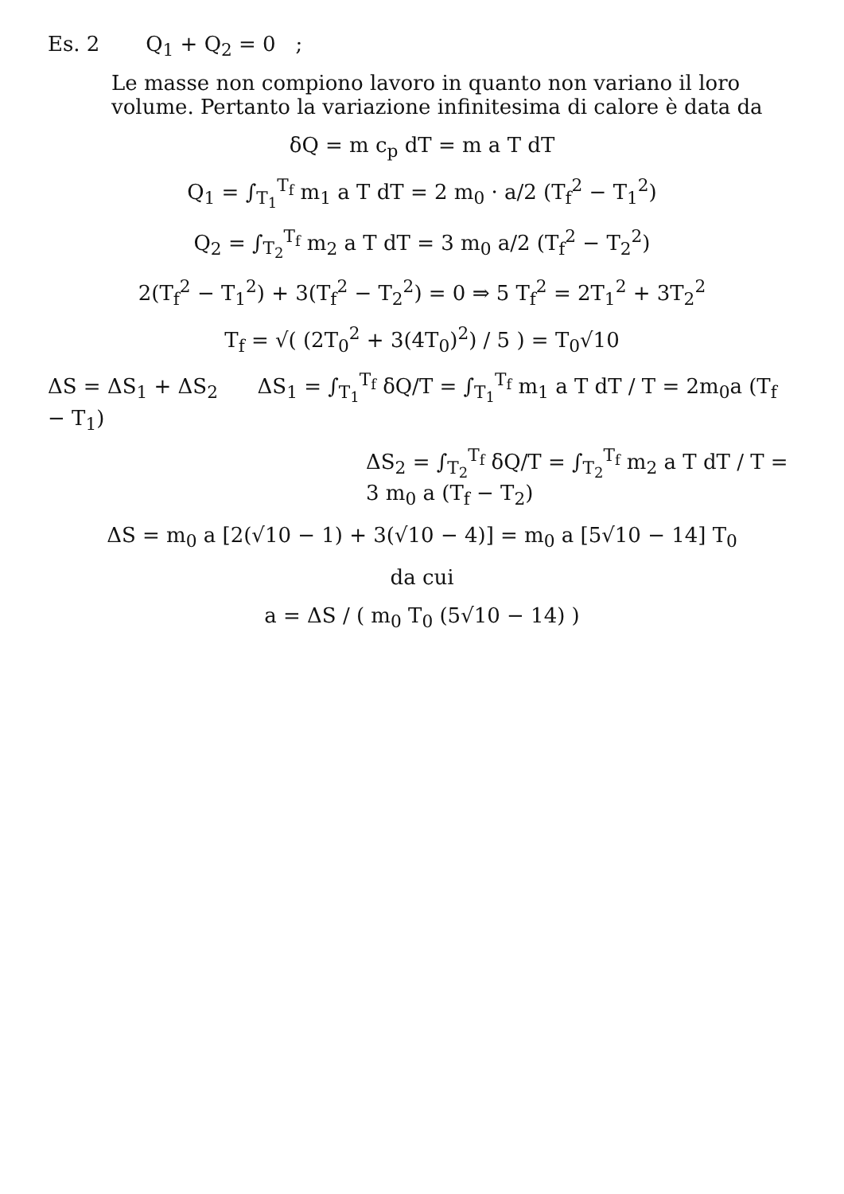Es. 2 Q<sub>1</sub> + Q<sub>2</sub> = 0 ;
Le masse non compiono lavoro in quanto non variano il loro volume. Pertanto la variazione infinitesima di calore è data da
δQ = m c<sub>p</sub> dT = m a T dT
Q<sub>1</sub> = ∫<sub>T<sub>1</sub></sub><sup>T<sub>f</sub></sup> m<sub>1</sub> a T dT = 2 m<sub>0</sub> · a/2 (T<sub>f</sub><sup>2</sup> − T<sub>1</sub><sup>2</sup>)
Q<sub>2</sub> = ∫<sub>T<sub>2</sub></sub><sup>T<sub>f</sub></sup> m<sub>2</sub> a T dT = 3 m<sub>0</sub> a/2 (T<sub>f</sub><sup>2</sup> − T<sub>2</sub><sup>2</sup>)
2(T<sub>f</sub><sup>2</sup> − T<sub>1</sub><sup>2</sup>) + 3(T<sub>f</sub><sup>2</sup> − T<sub>2</sub><sup>2</sup>) = 0 ⇒ 5 T<sub>f</sub><sup>2</sup> = 2T<sub>1</sub><sup>2</sup> + 3T<sub>2</sub><sup>2</sup>
T<sub>f</sub> = √( (2T<sub>0</sub><sup>2</sup> + 3(4T<sub>0</sub>)<sup>2</sup>) / 5 ) = T<sub>0</sub>√10
ΔS = ΔS<sub>1</sub> + ΔS<sub>2</sub> ΔS<sub>1</sub> = ∫<sub>T<sub>1</sub></sub><sup>T<sub>f</sub></sup> δQ/T = ∫<sub>T<sub>1</sub></sub><sup>T<sub>f</sub></sup> m<sub>1</sub> a T dT / T = 2m<sub>0</sub>a (T<sub>f</sub> − T<sub>1</sub>)
ΔS<sub>2</sub> = ∫<sub>T<sub>2</sub></sub><sup>T<sub>f</sub></sup> δQ/T = ∫<sub>T<sub>2</sub></sub><sup>T<sub>f</sub></sup> m<sub>2</sub> a T dT / T = 3 m<sub>0</sub> a (T<sub>f</sub> − T<sub>2</sub>)
ΔS = m<sub>0</sub> a [2(√10 − 1) + 3(√10 − 4)] = m<sub>0</sub> a [5√10 − 14] T<sub>0</sub>
da cui
a = ΔS / ( m<sub>0</sub> T<sub>0</sub> (5√10 − 14) )